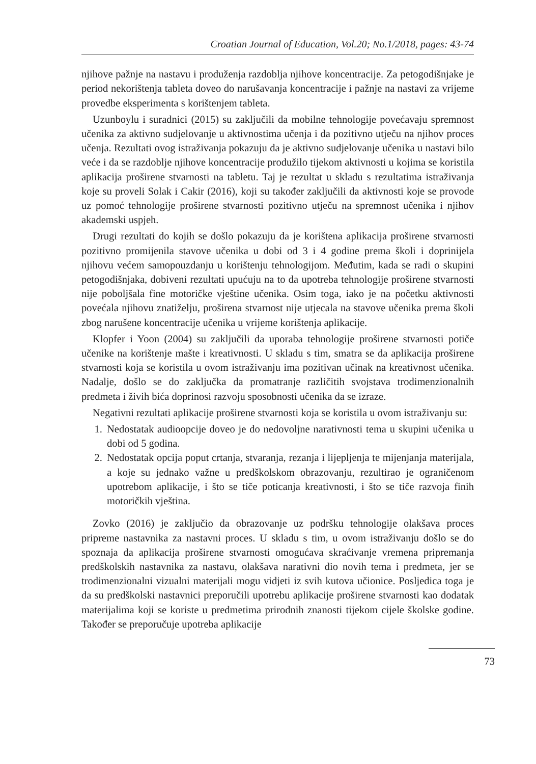Croatian Journal of Education, Vol.20; No.1/2018, pages: 43-74
njihove pažnje na nastavu i produženja razdoblja njihove koncentracije. Za petogodišnjake je period nekorištenja tableta doveo do narušavanja koncentracije i pažnje na nastavi za vrijeme provedbe eksperimenta s korištenjem tableta.
Uzunboylu i suradnici (2015) su zaključili da mobilne tehnologije povećavaju spremnost učenika za aktivno sudjelovanje u aktivnostima učenja i da pozitivno utječu na njihov proces učenja. Rezultati ovog istraživanja pokazuju da je aktivno sudjelovanje učenika u nastavi bilo veće i da se razdoblje njihove koncentracije produžilo tijekom aktivnosti u kojima se koristila aplikacija proširene stvarnosti na tabletu. Taj je rezultat u skladu s rezultatima istraživanja koje su proveli Solak i Cakir (2016), koji su također zaključili da aktivnosti koje se provode uz pomoć tehnologije proširene stvarnosti pozitivno utječu na spremnost učenika i njihov akademski uspjeh.
Drugi rezultati do kojih se došlo pokazuju da je korištena aplikacija proširene stvarnosti pozitivno promijenila stavove učenika u dobi od 3 i 4 godine prema školi i doprinijela njihovu većem samopouzdanju u korištenju tehnologijom. Međutim, kada se radi o skupini petogodišnjaka, dobiveni rezultati upućuju na to da upotreba tehnologije proširene stvarnosti nije poboljšala fine motoričke vještine učenika. Osim toga, iako je na početku aktivnosti povećala njihovu znatiželju, proširena stvarnost nije utjecala na stavove učenika prema školi zbog narušene koncentracije učenika u vrijeme korištenja aplikacije.
Klopfer i Yoon (2004) su zaključili da uporaba tehnologije proširene stvarnosti potiče učenike na korištenje mašte i kreativnosti. U skladu s tim, smatra se da aplikacija proširene stvarnosti koja se koristila u ovom istraživanju ima pozitivan učinak na kreativnost učenika. Nadalje, došlo se do zaključka da promatranje različitih svojstava trodimenzionalnih predmeta i živih bića doprinosi razvoju sposobnosti učenika da se izraze.
Negativni rezultati aplikacije proširene stvarnosti koja se koristila u ovom istraživanju su:
1. Nedostatak audioopcije doveo je do nedovoljne narativnosti tema u skupini učenika u dobi od 5 godina.
2. Nedostatak opcija poput crtanja, stvaranja, rezanja i lijepljenja te mijenjanja materijala, a koje su jednako važne u predškolskom obrazovanju, rezultirao je ograničenom upotrebom aplikacije, i što se tiče poticanja kreativnosti, i što se tiče razvoja finih motoričkih vještina.
Zovko (2016) je zaključio da obrazovanje uz podršku tehnologije olakšava proces pripreme nastavnika za nastavni proces. U skladu s tim, u ovom istraživanju došlo se do spoznaja da aplikacija proširene stvarnosti omogućava skraćivanje vremena pripremanja predškolskih nastavnika za nastavu, olakšava narativni dio novih tema i predmeta, jer se trodimenzionalni vizualni materijali mogu vidjeti iz svih kutova učionice. Posljedica toga je da su predškolski nastavnici preporučili upotrebu aplikacije proširene stvarnosti kao dodatak materijalima koji se koriste u predmetima prirodnih znanosti tijekom cijele školske godine. Također se preporučuje upotreba aplikacije
73